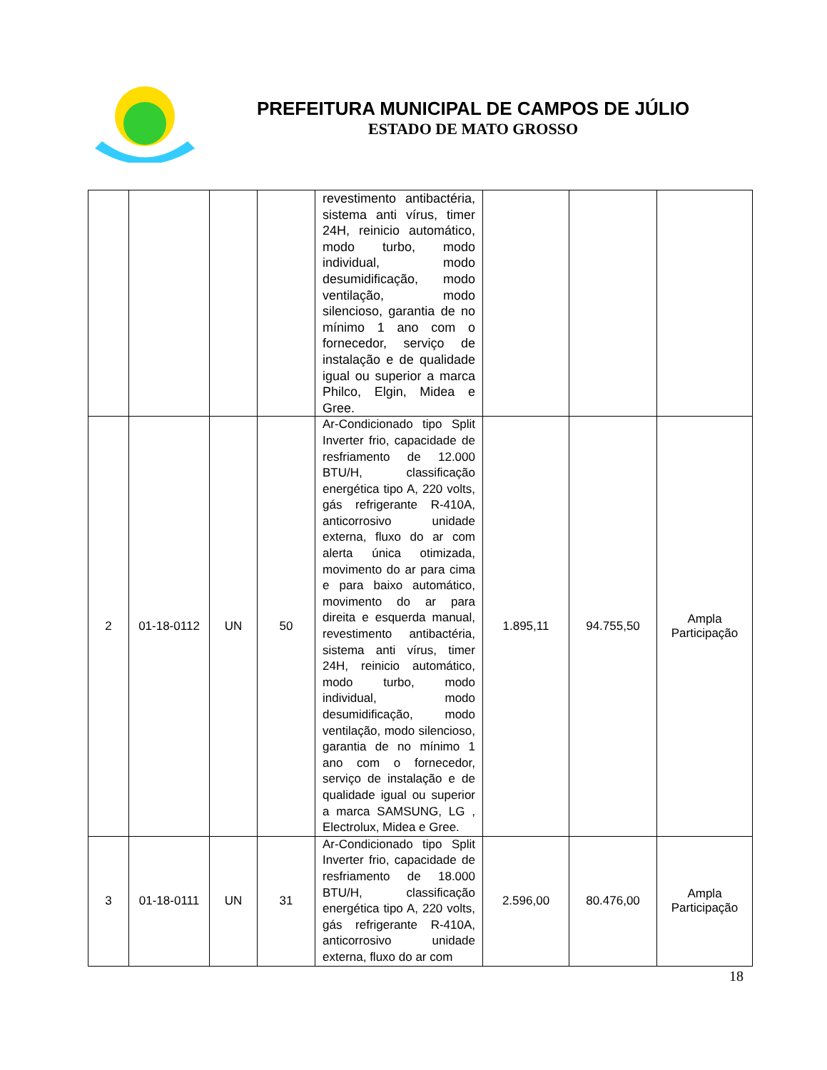PREFEITURA MUNICIPAL DE CAMPOS DE JÚLIO
ESTADO DE MATO GROSSO
| | | | | revestimento antibactéria, sistema anti vírus, timer 24H, reinicio automático, modo turbo, modo individual, modo desumidificação, modo ventilação, modo silencioso, garantia de no mínimo 1 ano com o fornecedor, serviço de instalação e de qualidade igual ou superior a marca Philco, Elgin, Midea e Gree. | | | |
| 2 | 01-18-0112 | UN | 50 | Ar-Condicionado tipo Split Inverter frio, capacidade de resfriamento de 12.000 BTU/H, classificação energética tipo A, 220 volts, gás refrigerante R-410A, anticorrosivo unidade externa, fluxo do ar com alerta única otimizada, movimento do ar para cima e para baixo automático, movimento do ar para direita e esquerda manual, revestimento antibactéria, sistema anti vírus, timer 24H, reinicio automático, modo turbo, modo individual, modo desumidificação, modo ventilação, modo silencioso, garantia de no mínimo 1 ano com o fornecedor, serviço de instalação e de qualidade igual ou superior a marca SAMSUNG, LG , Electrolux, Midea e Gree. | 1.895,11 | 94.755,50 | Ampla Participação |
| 3 | 01-18-0111 | UN | 31 | Ar-Condicionado tipo Split Inverter frio, capacidade de resfriamento de 18.000 BTU/H, classificação energética tipo A, 220 volts, gás refrigerante R-410A, anticorrosivo unidade externa, fluxo do ar com | 2.596,00 | 80.476,00 | Ampla Participação |
18